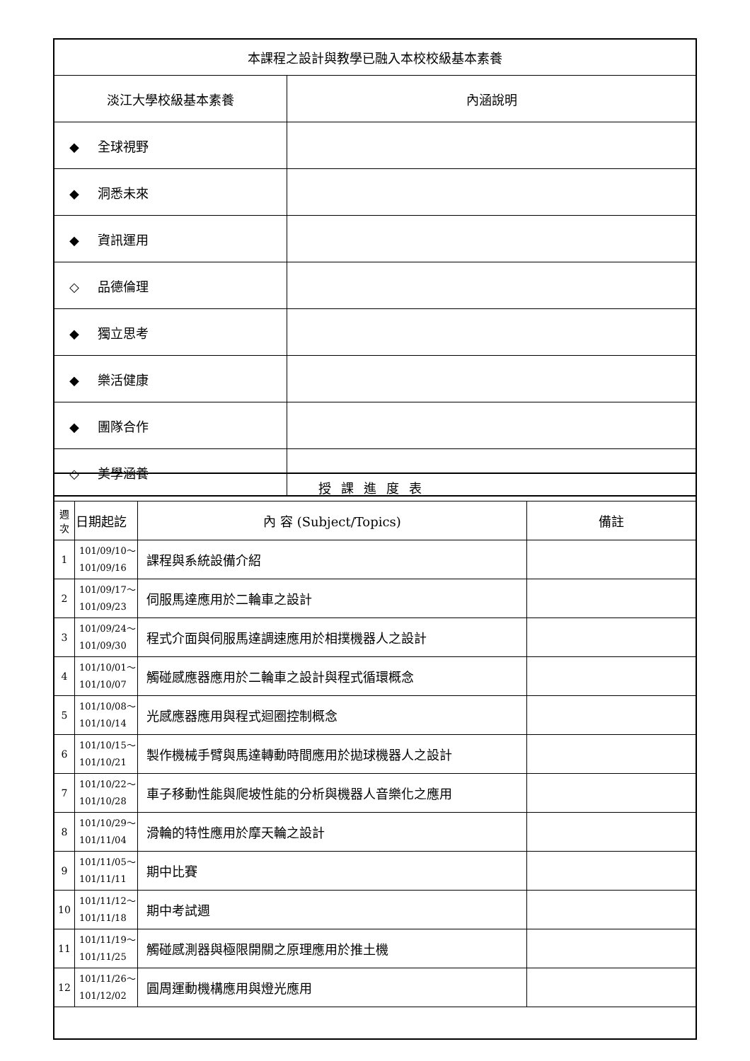| 本課程之設計與教學已融入本校校級基本素養 | |
| 淡江大學校級基本素養 | 內涵說明 |
| ◆ 全球視野 | |
| ◆ 洞悉未來 | |
| ◆ 資訊運用 | |
| ◇ 品德倫理 | |
| ◆ 獨立思考 | |
| ◆ 樂活健康 | |
| ◆ 團隊合作 | |
| ◇ 美學涵養 | |
| 授課進度表 | | | |
| 週 次 | 日期起訖 | 內 容 (Subject/Topics) | 備註 |
| 1 | 101/09/10～ 101/09/16 | 課程與系統設備介紹 | |
| 2 | 101/09/17～ 101/09/23 | 伺服馬達應用於二輪車之設計 | |
| 3 | 101/09/24～ 101/09/30 | 程式介面與伺服馬達調速應用於相撲機器人之設計 | |
| 4 | 101/10/01～ 101/10/07 | 觸碰感應器應用於二輪車之設計與程式循環概念 | |
| 5 | 101/10/08～ 101/10/14 | 光感應器應用與程式迴圈控制概念 | |
| 6 | 101/10/15～ 101/10/21 | 製作機械手臂與馬達轉動時間應用於拋球機器人之設計 | |
| 7 | 101/10/22～ 101/10/28 | 車子移動性能與爬坡性能的分析與機器人音樂化之應用 | |
| 8 | 101/10/29～ 101/11/04 | 滑輪的特性應用於摩天輪之設計 | |
| 9 | 101/11/05～ 101/11/11 | 期中比賽 | |
| 10 | 101/11/12～ 101/11/18 | 期中考試週 | |
| 11 | 101/11/19～ 101/11/25 | 觸碰感測器與極限開關之原理應用於推土機 | |
| 12 | 101/11/26～ 101/12/02 | 圓周運動機構應用與燈光應用 | |